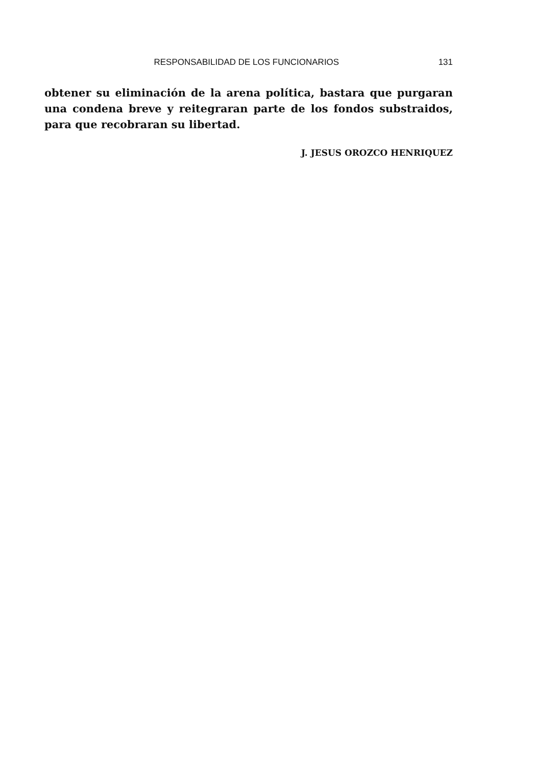RESPONSABILIDAD DE LOS FUNCIONARIOS 131
obtener su eliminación de la arena política, bastara que purgaran una condena breve y reitegraran parte de los fondos substraidos, para que recobraran su libertad.
J. JESUS OROZCO HENRIQUEZ